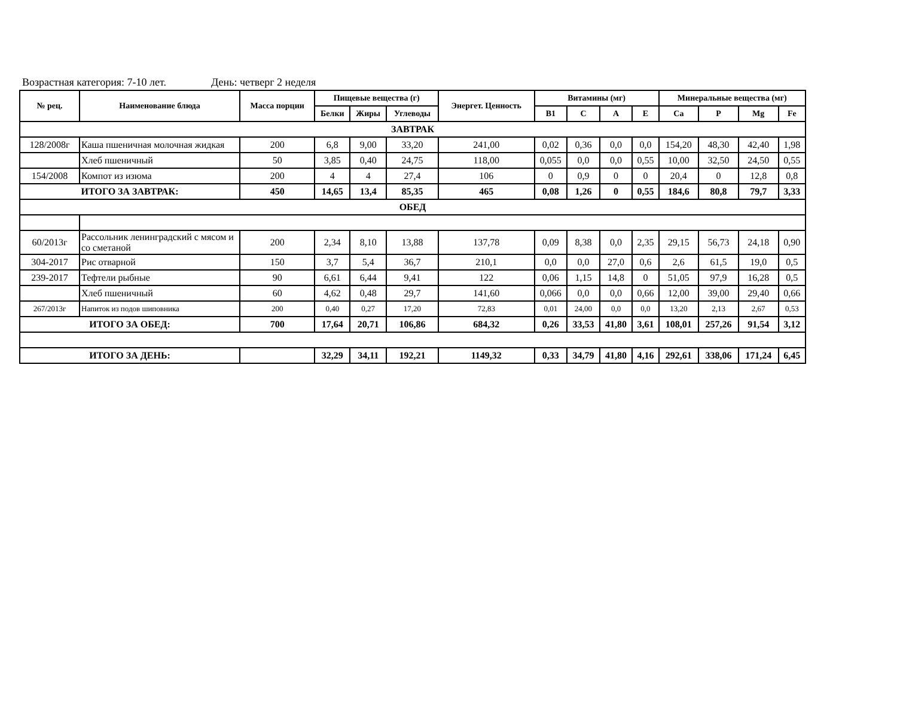Возрастная категория: 7-10 лет. День: четверг 2 неделя
| № рец. | Наименование блюда | Масса порции | Пищевые вещества (г) | | | Энергет. Ценность | Витамины (мг) | | | | Минеральные вещества (мг) | | | |
| --- | --- | --- | --- | --- | --- | --- | --- | --- | --- | --- | --- | --- | --- | --- |
| | | | Белки | Жиры | Углеводы | | B1 | C | A | E | Ca | P | Mg | Fe |
| ЗАВТРАК | | | | | | | | | | | | | | |
| 128/2008г | Каша пшеничная молочная жидкая | 200 | 6,8 | 9,00 | 33,20 | 241,00 | 0,02 | 0,36 | 0,0 | 0,0 | 154,20 | 48,30 | 42,40 | 1,98 |
| | Хлеб пшеничный | 50 | 3,85 | 0,40 | 24,75 | 118,00 | 0,055 | 0,0 | 0,0 | 0,55 | 10,00 | 32,50 | 24,50 | 0,55 |
| 154/2008 | Компот из изюма | 200 | 4 | 4 | 27,4 | 106 | 0 | 0,9 | 0 | 0 | 20,4 | 0 | 12,8 | 0,8 |
| ИТОГО ЗА ЗАВТРАК: | | 450 | 14,65 | 13,4 | 85,35 | 465 | 0,08 | 1,26 | 0 | 0,55 | 184,6 | 80,8 | 79,7 | 3,33 |
| ОБЕД | | | | | | | | | | | | | | |
| 60/2013г | Рассольник ленинградский с мясом и со сметаной | 200 | 2,34 | 8,10 | 13,88 | 137,78 | 0,09 | 8,38 | 0,0 | 2,35 | 29,15 | 56,73 | 24,18 | 0,90 |
| 304-2017 | Рис отварной | 150 | 3,7 | 5,4 | 36,7 | 210,1 | 0,0 | 0,0 | 27,0 | 0,6 | 2,6 | 61,5 | 19,0 | 0,5 |
| 239-2017 | Тефтели рыбные | 90 | 6,61 | 6,44 | 9,41 | 122 | 0,06 | 1,15 | 14,8 | 0 | 51,05 | 97,9 | 16,28 | 0,5 |
| | Хлеб пшеничный | 60 | 4,62 | 0,48 | 29,7 | 141,60 | 0,066 | 0,0 | 0,0 | 0,66 | 12,00 | 39,00 | 29,40 | 0,66 |
| 267/2013г | Напиток из подов шиповника | 200 | 0,40 | 0,27 | 17,20 | 72,83 | 0,01 | 24,00 | 0,0 | 0,0 | 13,20 | 2,13 | 2,67 | 0,53 |
| ИТОГО ЗА ОБЕД: | | 700 | 17,64 | 20,71 | 106,86 | 684,32 | 0,26 | 33,53 | 41,80 | 3,61 | 108,01 | 257,26 | 91,54 | 3,12 |
| ИТОГО ЗА ДЕНЬ: | | | 32,29 | 34,11 | 192,21 | 1149,32 | 0,33 | 34,79 | 41,80 | 4,16 | 292,61 | 338,06 | 171,24 | 6,45 |